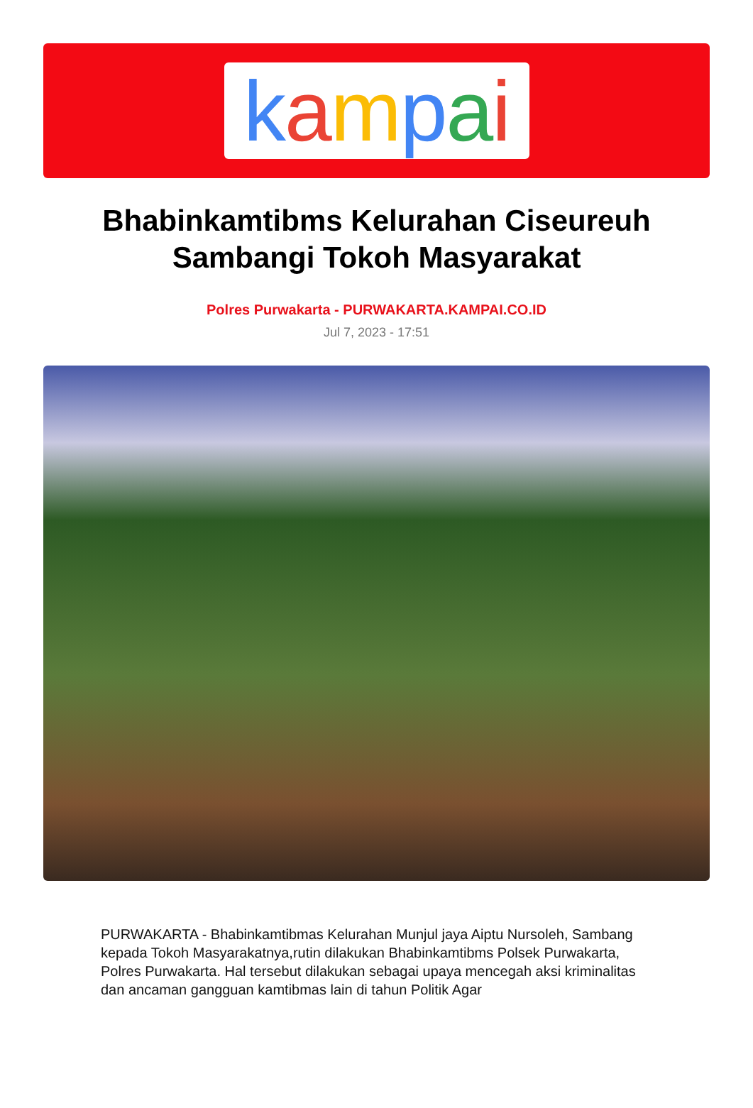kampai
Bhabinkamtibms Kelurahan Ciseureuh Sambangi Tokoh Masyarakat
Polres Purwakarta - PURWAKARTA.KAMPAI.CO.ID
Jul 7, 2023 - 17:51
PURWAKARTA - Bhabinkamtibmas Kelurahan Munjul jaya Aiptu Nursoleh, Sambang kepada Tokoh Masyarakatnya,rutin dilakukan Bhabinkamtibms Polsek Purwakarta, Polres Purwakarta. Hal tersebut dilakukan sebagai upaya mencegah aksi kriminalitas dan ancaman gangguan kamtibmas lain di tahun Politik Agar